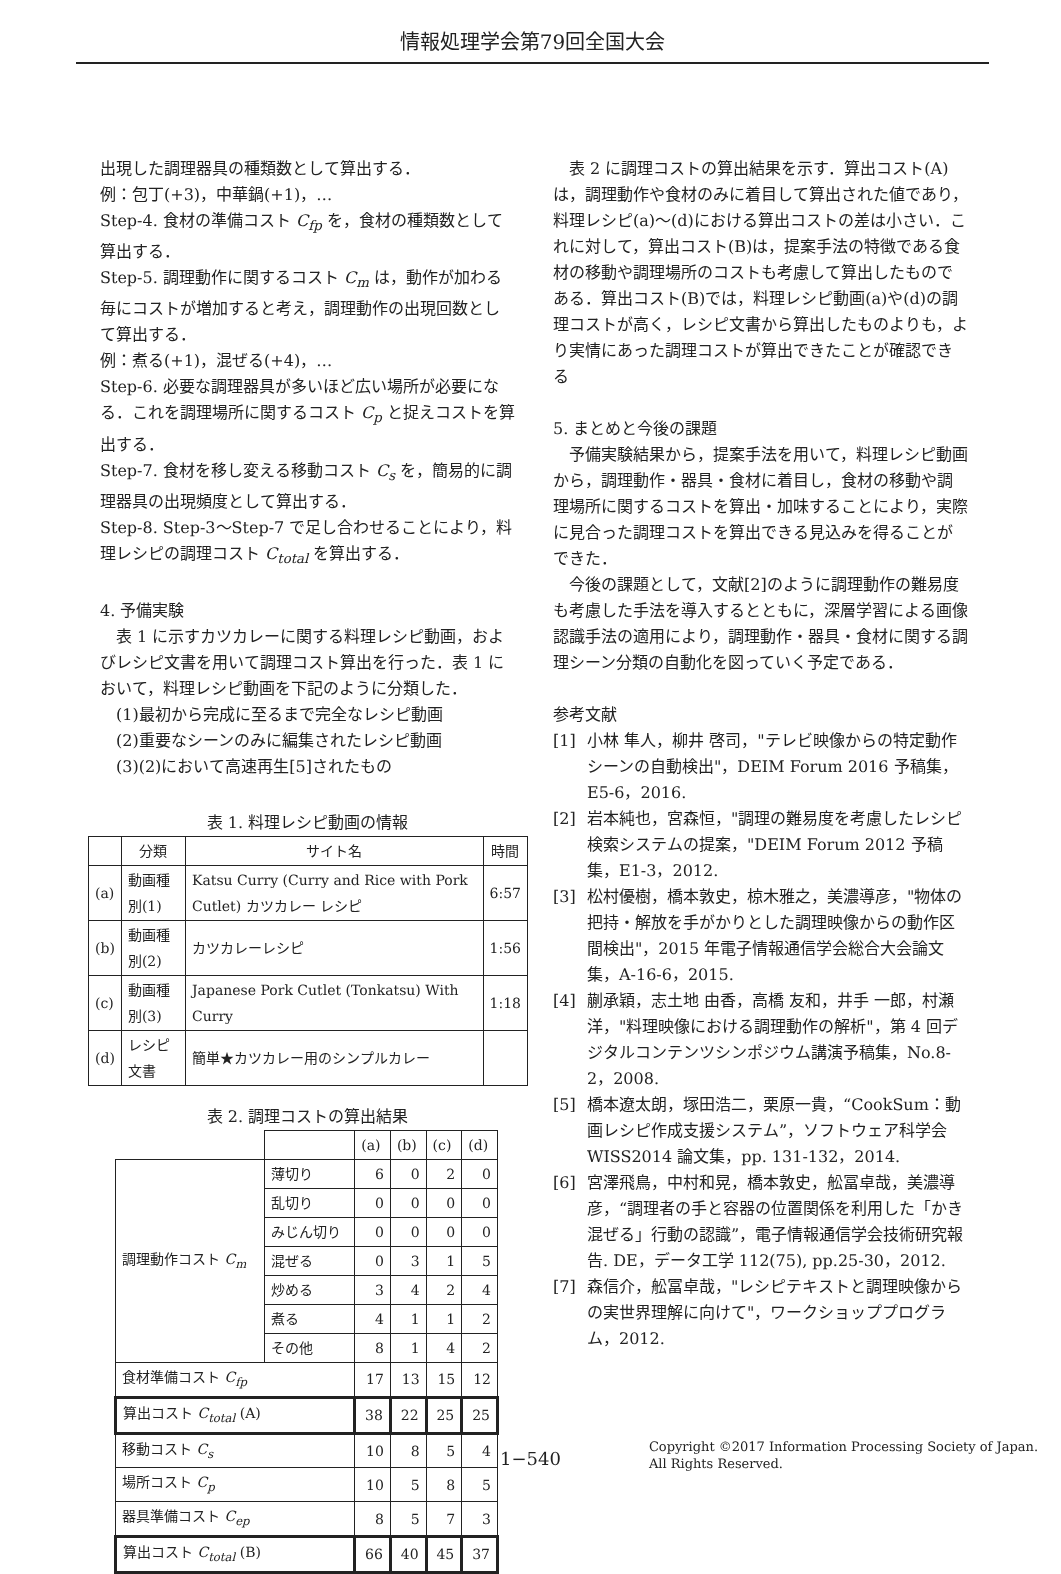情報処理学会第79回全国大会
出現した調理器具の種類数として算出する．
例：包丁(+3)，中華鍋(+1)，…
Step-4. 食材の準備コスト C<sub>fp</sub> を，食材の種類数として算出する．
Step-5. 調理動作に関するコスト C<sub>m</sub> は，動作が加わる毎にコストが増加すると考え，調理動作の出現回数として算出する．
例：煮る(+1)，混ぜる(+4)，…
Step-6. 必要な調理器具が多いほど広い場所が必要になる．これを調理場所に関するコスト C<sub>p</sub> と捉えコストを算出する．
Step-7. 食材を移し変える移動コスト C<sub>s</sub> を，簡易的に調理器具の出現頻度として算出する．
Step-8. Step-3～Step-7 で足し合わせることにより，料理レシピの調理コスト C<sub>total</sub> を算出する．
4. 予備実験
　表 1 に示すカツカレーに関する料理レシピ動画，およびレシピ文書を用いて調理コスト算出を行った．表 1 において，料理レシピ動画を下記のように分類した．
　(1)最初から完成に至るまで完全なレシピ動画
　(2)重要なシーンのみに編集されたレシピ動画
　(3)(2)において高速再生[5]されたもの
表 1. 料理レシピ動画の情報
| | 分類 | サイト名 | 時間 |
| --- | --- | --- | --- |
| (a) | 動画種別(1) | Katsu Curry (Curry and Rice with Pork Cutlet) カツカレー レシピ | 6:57 |
| (b) | 動画種別(2) | カツカレーレシピ | 1:56 |
| (c) | 動画種別(3) | Japanese Pork Cutlet (Tonkatsu) With Curry | 1:18 |
| (d) | レシピ文書 | 簡単★カツカレー用のシンプルカレー | |
表 2. 調理コストの算出結果
| | | (a) | (b) | (c) | (d) |
| 調理動作コスト C<sub>m</sub> | 薄切り | 6 | 0 | 2 | 0 |
| | 乱切り | 0 | 0 | 0 | 0 |
| | みじん切り | 0 | 0 | 0 | 0 |
| | 混ぜる | 0 | 3 | 1 | 5 |
| | 炒める | 3 | 4 | 2 | 4 |
| | 煮る | 4 | 1 | 1 | 2 |
| | その他 | 8 | 1 | 4 | 2 |
| 食材準備コスト C<sub>fp</sub> | | 17 | 13 | 15 | 12 |
| 算出コスト C<sub>total</sub> (A) | | 38 | 22 | 25 | 25 |
| 移動コスト C<sub>s</sub> | | 10 | 8 | 5 | 4 |
| 場所コスト C<sub>p</sub> | | 10 | 5 | 8 | 5 |
| 器具準備コスト C<sub>ep</sub> | | 8 | 5 | 7 | 3 |
| 算出コスト C<sub>total</sub> (B) | | 66 | 40 | 45 | 37 |
　表 2 に調理コストの算出結果を示す．算出コスト(A)は，調理動作や食材のみに着目して算出された値であり，料理レシピ(a)～(d)における算出コストの差は小さい．これに対して，算出コスト(B)は，提案手法の特徴である食材の移動や調理場所のコストも考慮して算出したものである．算出コスト(B)では，料理レシピ動画(a)や(d)の調理コストが高く，レシピ文書から算出したものよりも，より実情にあった調理コストが算出できたことが確認できる
5. まとめと今後の課題
　予備実験結果から，提案手法を用いて，料理レシピ動画から，調理動作・器具・食材に着目し，食材の移動や調理場所に関するコストを算出・加味することにより，実際に見合った調理コストを算出できる見込みを得ることができた．
　今後の課題として，文献[2]のように調理動作の難易度も考慮した手法を導入するとともに，深層学習による画像認識手法の適用により，調理動作・器具・食材に関する調理シーン分類の自動化を図っていく予定である．
参考文献
[1] 小林 隼人，柳井 啓司，"テレビ映像からの特定動作シーンの自動検出"，DEIM Forum 2016 予稿集，E5-6，2016.
[2] 岩本純也，宮森恒，"調理の難易度を考慮したレシピ検索システムの提案，"DEIM Forum 2012 予稿集，E1-3，2012.
[3] 松村優樹，橋本敦史，椋木雅之，美濃導彦，"物体の把持・解放を手がかりとした調理映像からの動作区間検出"，2015 年電子情報通信学会総合大会論文集，A-16-6，2015.
[4] 蒯承穎，志土地 由香，高橋 友和，井手 一郎，村瀬 洋，"料理映像における調理動作の解析"，第 4 回デジタルコンテンツシンポジウム講演予稿集，No.8-2，2008.
[5] 橋本遼太朗，塚田浩二，栗原一貴，“CookSum：動画レシピ作成支援システム”，ソフトウェア科学会 WISS2014 論文集，pp. 131-132，2014.
[6] 宮澤飛鳥，中村和晃，橋本敦史，舩冨卓哉，美濃導彦，“調理者の手と容器の位置関係を利用した「かき混ぜる」行動の認識”，電子情報通信学会技術研究報告. DE，データ工学 112(75), pp.25-30，2012.
[7] 森信介，舩冨卓哉，"レシピテキストと調理映像からの実世界理解に向けて"，ワークショッププログラム，2012.
1−540 Copyright ©2017 Information Processing Society of Japan.
All Rights Reserved.